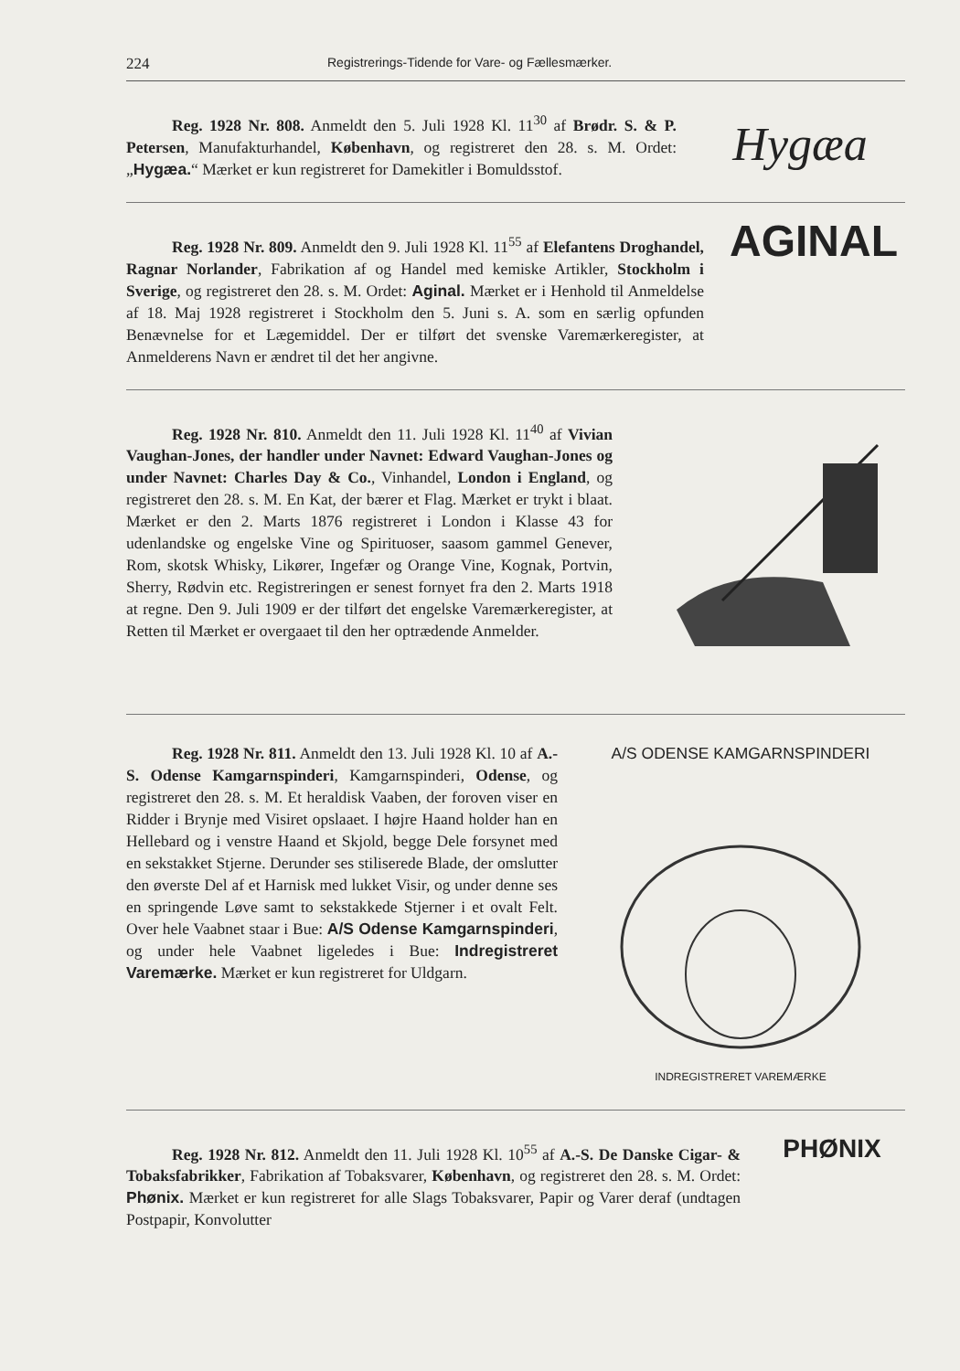224 Registrerings-Tidende for Vare- og Fællesmærker.
Reg. 1928 Nr. 808. Anmeldt den 5. Juli 1928 Kl. 11<sup>30</sup> af Brødr. S. & P. Petersen, Manufakturhandel, København, og registreret den 28. s. M. Ordet: „Hygæa.“ Mærket er kun registreret for Damekitler i Bomuldsstof.
Hygæa
Reg. 1928 Nr. 809. Anmeldt den 9. Juli 1928 Kl. 11<sup>55</sup> af Elefantens Droghandel, Ragnar Norlander, Fabrikation af og Handel med kemiske Artikler, Stockholm i Sverige, og registreret den 28. s. M. Ordet: Aginal. Mærket er i Henhold til Anmeldelse af 18. Maj 1928 registreret i Stockholm den 5. Juni s. A. som en særlig opfunden Benævnelse for et Lægemiddel. Der er tilført det svenske Varemærkeregister, at Anmelderens Navn er ændret til det her angivne.
AGINAL
Reg. 1928 Nr. 810. Anmeldt den 11. Juli 1928 Kl. 11<sup>40</sup> af Vivian Vaughan-Jones, der handler under Navnet: Edward Vaughan-Jones og under Navnet: Charles Day & Co., Vinhandel, London i England, og registreret den 28. s. M. En Kat, der bærer et Flag. Mærket er trykt i blaat. Mærket er den 2. Marts 1876 registreret i London i Klasse 43 for udenlandske og engelske Vine og Spirituoser, saasom gammel Genever, Rom, skotsk Whisky, Likører, Ingefær og Orange Vine, Kognak, Portvin, Sherry, Rødvin etc. Registreringen er senest fornyet fra den 2. Marts 1918 at regne. Den 9. Juli 1909 er der tilført det engelske Varemærkeregister, at Retten til Mærket er overgaaet til den her optrædende Anmelder.
Reg. 1928 Nr. 811. Anmeldt den 13. Juli 1928 Kl. 10 af A.-S. Odense Kamgarnspinderi, Kamgarnspinderi, Odense, og registreret den 28. s. M. Et heraldisk Vaaben, der foroven viser en Ridder i Brynje med Visiret opslaaet. I højre Haand holder han en Hellebard og i venstre Haand et Skjold, begge Dele forsynet med en sekstakket Stjerne. Derunder ses stiliserede Blade, der omslutter den øverste Del af et Harnisk med lukket Visir, og under denne ses en springende Løve samt to sekstakkede Stjerner i et ovalt Felt. Over hele Vaabnet staar i Bue: A/S Odense Kamgarnspinderi, og under hele Vaabnet ligeledes i Bue: Indregistreret Varemærke. Mærket er kun registreret for Uldgarn.
A/S ODENSE KAMGARNSPINDERI
INDREGISTRERET VAREMÆRKE
Reg. 1928 Nr. 812. Anmeldt den 11. Juli 1928 Kl. 10<sup>55</sup> af A.-S. De Danske Cigar- & Tobaksfabrikker, Fabrikation af Tobaksvarer, København, og registreret den 28. s. M. Ordet: Phønix. Mærket er kun registreret for alle Slags Tobaksvarer, Papir og Varer deraf (undtagen Postpapir, Konvolutter
PHØNIX